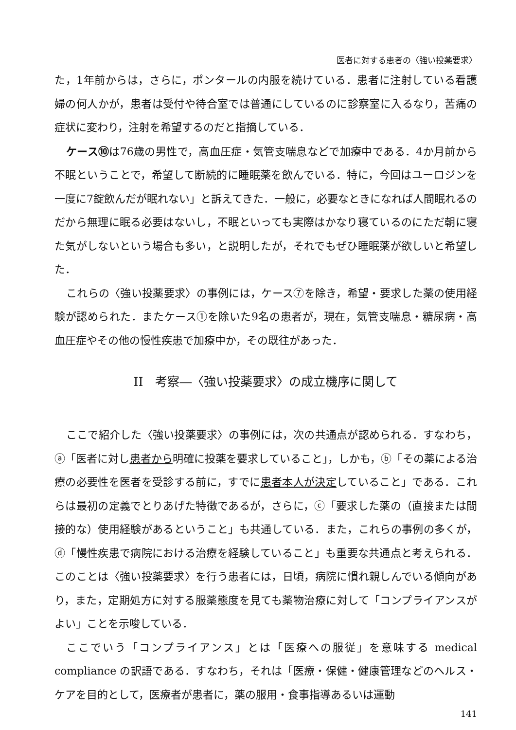医者に対する患者の〈強い投薬要求〉
た，1年前からは，さらに，ポンタールの内服を続けている．患者に注射している看護婦の何人かが，患者は受付や待合室では普通にしているのに診察室に入るなり，苦痛の症状に変わり，注射を希望するのだと指摘している．
ケース⑩は76歳の男性で，高血圧症・気管支喘息などで加療中である．4か月前から不眠ということで，希望して断続的に睡眠薬を飲んでいる．特に，今回はユーロジンを一度に7錠飲んだが眠れない」と訴えてきた．一般に，必要なときになれば人間眠れるのだから無理に眠る必要はないし，不眠といっても実際はかなり寝ているのにただ朝に寝た気がしないという場合も多い，と説明したが，それでもぜひ睡眠薬が欲しいと希望した．
これらの〈強い投薬要求〉の事例には，ケース⑦を除き，希望・要求した薬の使用経験が認められた．またケース①を除いた9名の患者が，現在，気管支喘息・糖尿病・高血圧症やその他の慢性疾患で加療中か，その既往があった．
II　考察―〈強い投薬要求〉の成立機序に関して
ここで紹介した〈強い投薬要求〉の事例には，次の共通点が認められる．すなわち，ⓐ「医者に対し患者から明確に投薬を要求していること」，しかも，ⓑ「その薬による治療の必要性を医者を受診する前に，すでに患者本人が決定していること」である．これらは最初の定義でとりあげた特徴であるが，さらに，ⓒ「要求した薬の（直接または間接的な）使用経験があるということ」も共通している．また，これらの事例の多くが，ⓓ「慢性疾患で病院における治療を経験していること」も重要な共通点と考えられる．このことは〈強い投薬要求〉を行う患者には，日頃，病院に慣れ親しんでいる傾向があり，また，定期処方に対する服薬態度を見ても薬物治療に対して「コンプライアンスがよい」ことを示唆している．
ここでいう「コンプライアンス」とは「医療への服従」を意味する medical compliance の訳語である．すなわち，それは「医療・保健・健康管理などのヘルス・ケアを目的として，医療者が患者に，薬の服用・食事指導あるいは運動
141